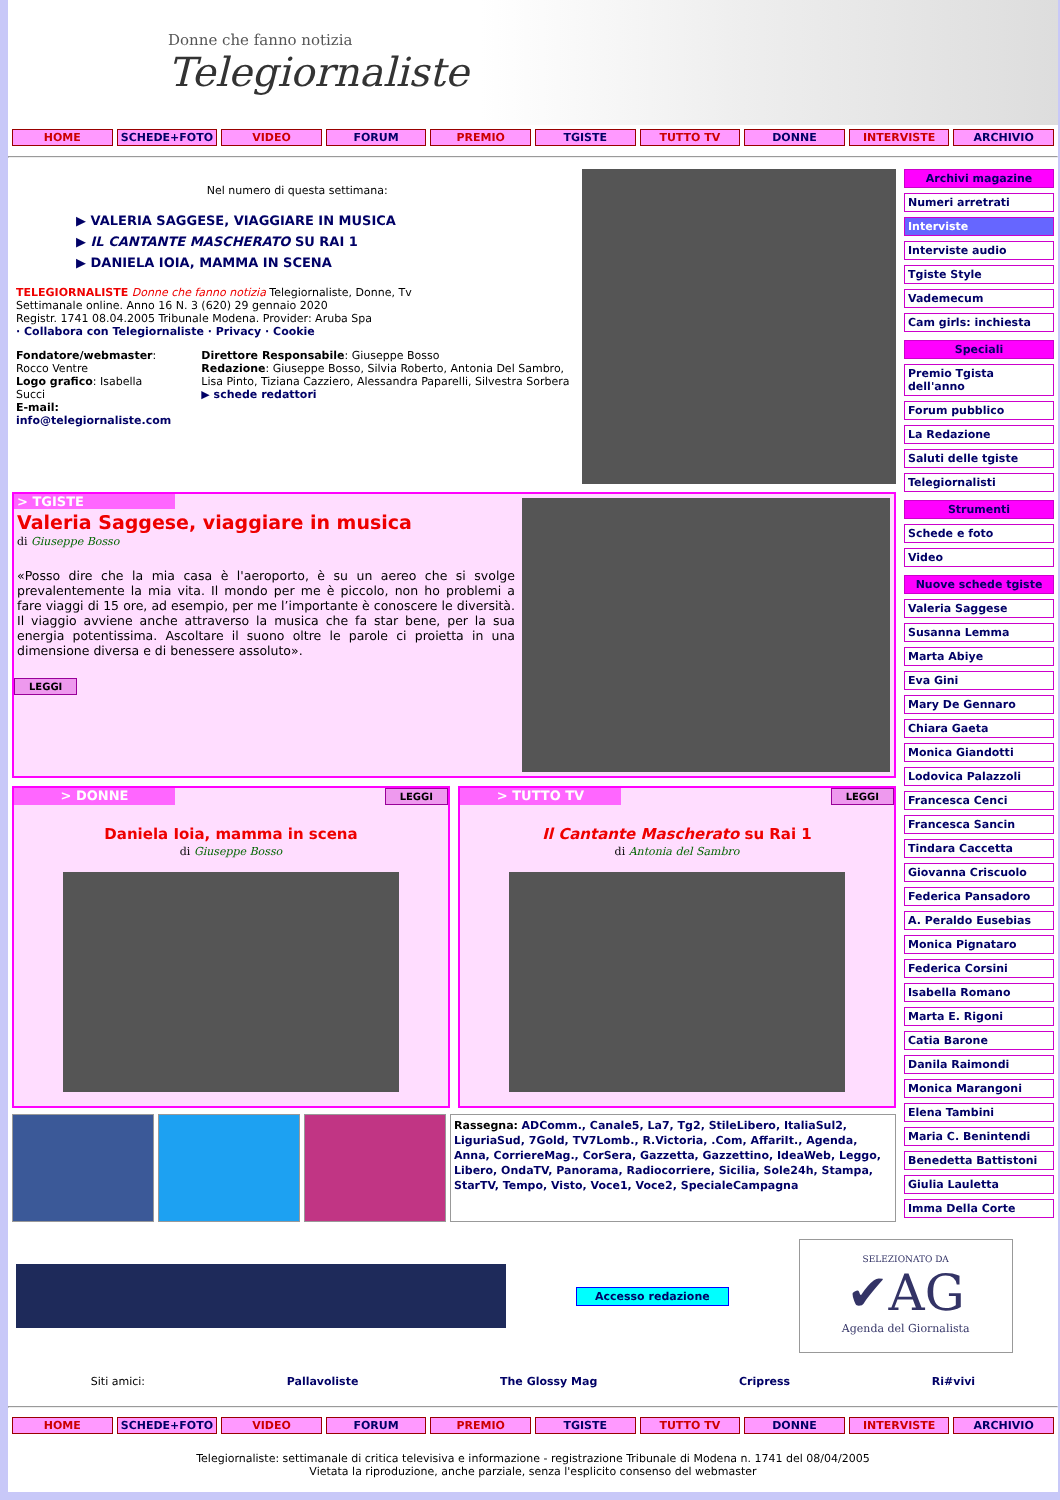Donne che fanno notizia
Telegiornaliste
HOME SCHEDE+FOTO VIDEO FORUM PREMIO TGISTE TUTTO TV DONNE INTERVISTE ARCHIVIO
Nel numero di questa settimana:
▶ VALERIA SAGGESE, VIAGGIARE IN MUSICA
▶ IL CANTANTE MASCHERATO SU RAI 1
▶ DANIELA IOIA, MAMMA IN SCENA
TELEGIORNALISTE Donne che fanno notizia Telegiornaliste, Donne, Tv
Settimanale online. Anno 16 N. 3 (620) 29 gennaio 2020
Registr. 1741 08.04.2005 Tribunale Modena. Provider: Aruba Spa
· Collabora con Telegiornaliste · Privacy · Cookie
Fondatore/webmaster: Rocco Ventre
Logo grafico: Isabella Succi
E-mail: info@telegiornaliste.com
Direttore Responsabile: Giuseppe Bosso
Redazione: Giuseppe Bosso, Silvia Roberto, Antonia Del Sambro, Lisa Pinto, Tiziana Cazziero, Alessandra Paparelli, Silvestra Sorbera
▶ schede redattori
> TGISTE
Valeria Saggese, viaggiare in musica
di Giuseppe Bosso
«Posso dire che la mia casa è l'aeroporto, è su un aereo che si svolge prevalentemente la mia vita. Il mondo per me è piccolo, non ho problemi a fare viaggi di 15 ore, ad esempio, per me l’importante è conoscere le diversità. Il viaggio avviene anche attraverso la musica che fa star bene, per la sua energia potentissima. Ascoltare il suono oltre le parole ci proietta in una dimensione diversa e di benessere assoluto».
LEGGI
> DONNE
LEGGI
Daniela Ioia, mamma in scena
di Giuseppe Bosso
> TUTTO TV
LEGGI
Il Cantante Mascherato su Rai 1
di Antonia del Sambro
Rassegna: ADComm., Canale5, La7, Tg2, StileLibero, ItaliaSul2, LiguriaSud, 7Gold, TV7Lomb., R.Victoria, .Com, AffariIt., Agenda, Anna, CorriereMag., CorSera, Gazzetta, Gazzettino, IdeaWeb, Leggo, Libero, OndaTV, Panorama, Radiocorriere, Sicilia, Sole24h, Stampa, StarTV, Tempo, Visto, Voce1, Voce2, SpecialeCampagna
Archivi magazine
Numeri arretrati
Interviste
Interviste audio
Tgiste Style
Vademecum
Cam girls: inchiesta
Speciali
Premio Tgista dell'anno
Forum pubblico
La Redazione
Saluti delle tgiste
Telegiornalisti
Strumenti
Schede e foto
Video
Nuove schede tgiste
Valeria Saggese
Susanna Lemma
Marta Abiye
Eva Gini
Mary De Gennaro
Chiara Gaeta
Monica Giandotti
Lodovica Palazzoli
Francesca Cenci
Francesca Sancin
Tindara Caccetta
Giovanna Criscuolo
Federica Pansadoro
A. Peraldo Eusebias
Monica Pignataro
Federica Corsini
Isabella Romano
Marta E. Rigoni
Catia Barone
Danila Raimondi
Monica Marangoni
Elena Tambini
Maria C. Benintendi
Benedetta Battistoni
Giulia Lauletta
Imma Della Corte
Accesso redazione
SELEZIONATO DA
✔AG
Agenda del Giornalista
Siti amici: Pallavoliste The Glossy Mag Cripress Ri#vivi
HOME SCHEDE+FOTO VIDEO FORUM PREMIO TGISTE TUTTO TV DONNE INTERVISTE ARCHIVIO
Telegiornaliste: settimanale di critica televisiva e informazione - registrazione Tribunale di Modena n. 1741 del 08/04/2005
Vietata la riproduzione, anche parziale, senza l'esplicito consenso del webmaster